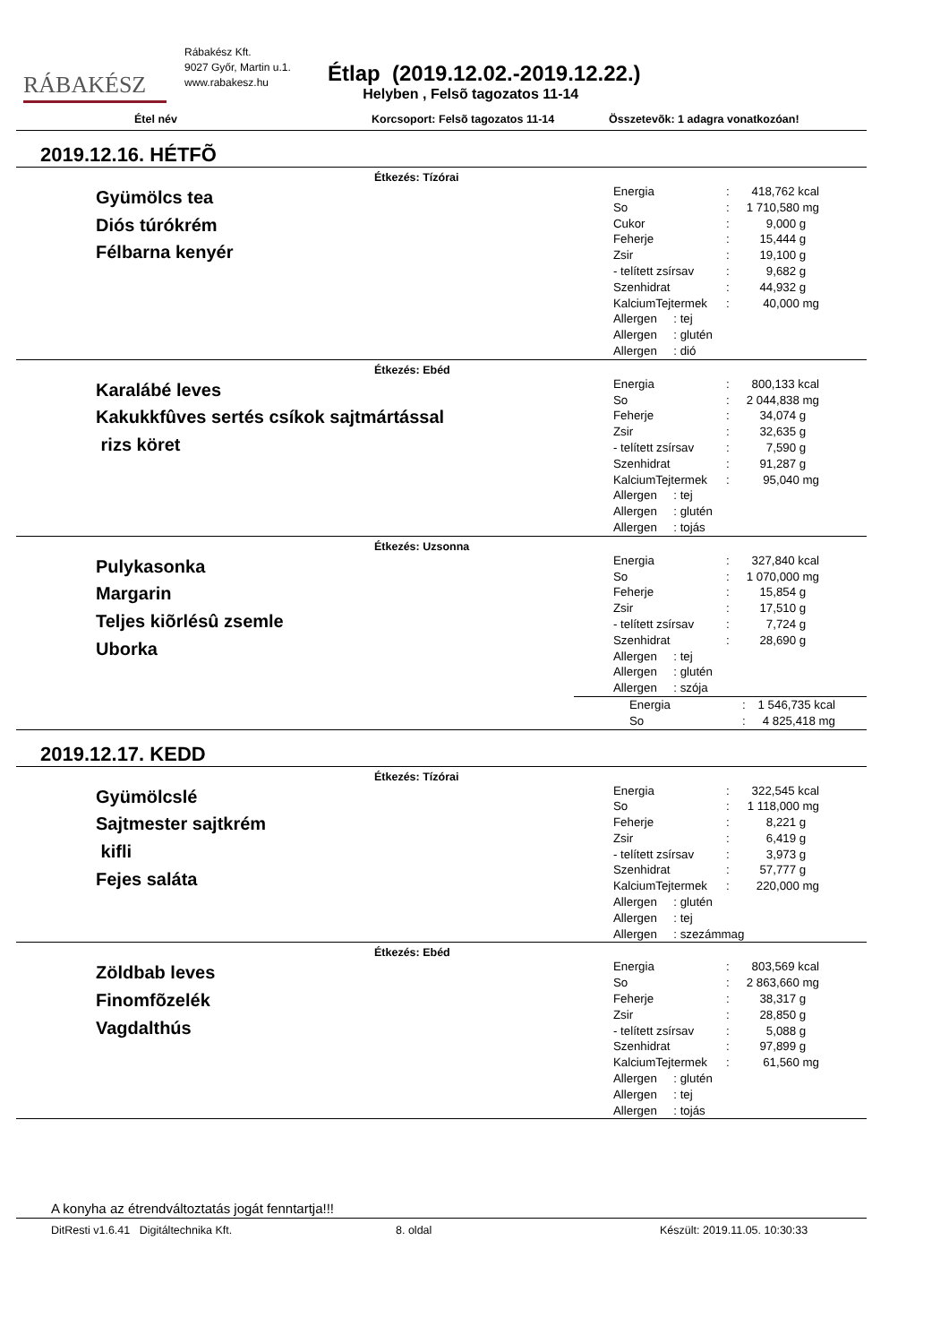RÁBAKÉSZ
Rábakész Kft.
9027 Győr, Martin u.1.
www.rabakesz.hu
Étlap (2019.12.02.-2019.12.22.)
Helyben , Felsõ tagozatos 11-14
Étel név Korcsoport: Felsõ tagozatos 11-14 Összetevõk: 1 adagra vonatkozóan!
2019.12.16. HÉTFÕ
Étkezés: Tízórai
Gyümölcs tea
Diós túrókrém
Félbarna kenyér
| Energia | : | 418,762 kcal |
| So | : | 1 710,580 mg |
| Cukor | : | 9,000 g |
| Feherje | : | 15,444 g |
| Zsir | : | 19,100 g |
| - telített zsírsav | : | 9,682 g |
| Szenhidrat | : | 44,932 g |
| KalciumTejtermek | : | 40,000 mg |
| Allergen : tej | | |
| Allergen : glutén | | |
| Allergen : dió | | |
Étkezés: Ebéd
Karalábé leves
Kakukkfûves sertés csíkok sajtmártással
rizs köret
| Energia | : | 800,133 kcal |
| So | : | 2 044,838 mg |
| Feherje | : | 34,074 g |
| Zsir | : | 32,635 g |
| - telített zsírsav | : | 7,590 g |
| Szenhidrat | : | 91,287 g |
| KalciumTejtermek | : | 95,040 mg |
| Allergen : tej | | |
| Allergen : glutén | | |
| Allergen : tojás | | |
Étkezés: Uzsonna
Pulykasonka
Margarin
Teljes kiõrlésû zsemle
Uborka
| Energia | : | 327,840 kcal |
| So | : | 1 070,000 mg |
| Feherje | : | 15,854 g |
| Zsir | : | 17,510 g |
| - telített zsírsav | : | 7,724 g |
| Szenhidrat | : | 28,690 g |
| Allergen : tej | | |
| Allergen : glutén | | |
| Allergen : szója | | |
| Energia | : | 1 546,735 kcal |
| So | : | 4 825,418 mg |
2019.12.17. KEDD
Étkezés: Tízórai
Gyümölcslé
Sajtmester sajtkrém
kifli
Fejes saláta
| Energia | : | 322,545 kcal |
| So | : | 1 118,000 mg |
| Feherje | : | 8,221 g |
| Zsir | : | 6,419 g |
| - telített zsírsav | : | 3,973 g |
| Szenhidrat | : | 57,777 g |
| KalciumTejtermek | : | 220,000 mg |
| Allergen : glutén | | |
| Allergen : tej | | |
| Allergen : szezámmag | | |
Étkezés: Ebéd
Zöldbab leves
Finomfõzelék
Vagdalthús
| Energia | : | 803,569 kcal |
| So | : | 2 863,660 mg |
| Feherje | : | 38,317 g |
| Zsir | : | 28,850 g |
| - telített zsírsav | : | 5,088 g |
| Szenhidrat | : | 97,899 g |
| KalciumTejtermek | : | 61,560 mg |
| Allergen : glutén | | |
| Allergen : tej | | |
| Allergen : tojás | | |
A konyha az étrendváltoztatás jogát fenntartja!!!
DitResti v1.6.41 Digitáltechnika Kft. 8. oldal Készült: 2019.11.05. 10:30:33